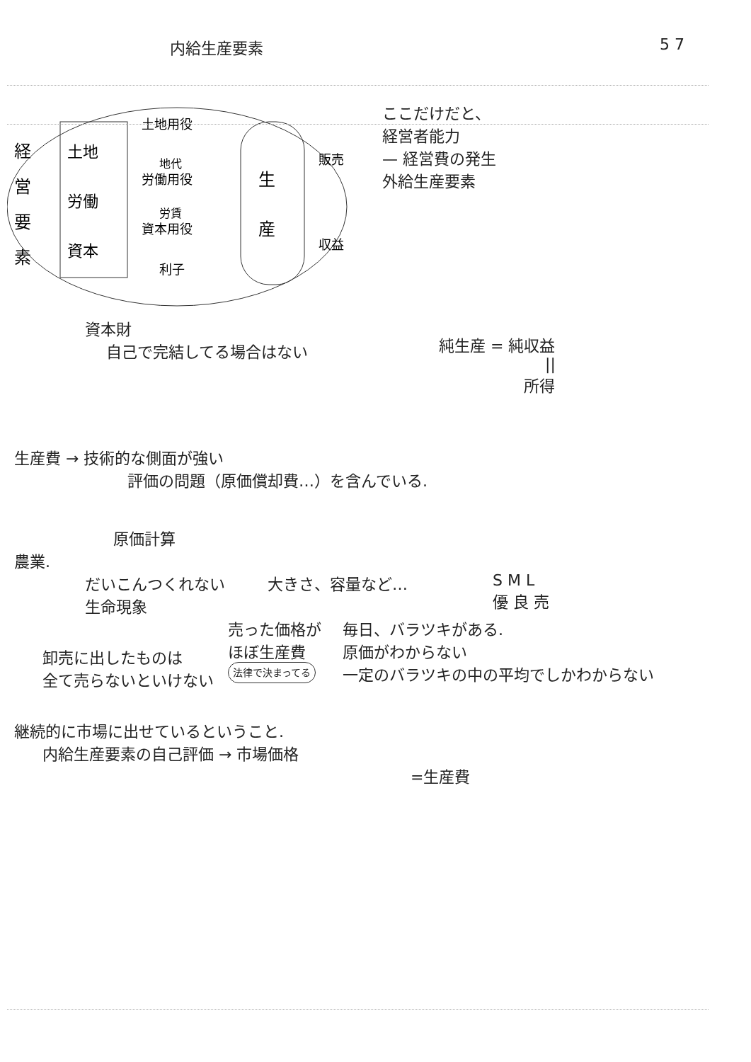内給生産要素 5 7
経
営
要
素
土地
労働
資本
土地用役
地代
労働用役
労賃
資本用役
利子
生
産
販売
収益
資本財
自己で完結してる場合はない
ここだけだと、
経営者能力
— 経営費の発生
外給生産要素
純生産 = 純収益
||
所得
生産費 → 技術的な側面が強い
評価の問題（原価償却費…）を含んでいる.
原価計算
農業.
だいこんつくれない
生命現象
大きさ、容量など… S M L
優 良 売
卸売に出したものは
全て売らないといけない
売った価格が
ほぼ生産費
法律で決まってる
毎日、バラツキがある.
原価がわからない
一定のバラツキの中の平均でしかわからない
継続的に市場に出せているということ.
内給生産要素の自己評価 → 市場価格
=生産費